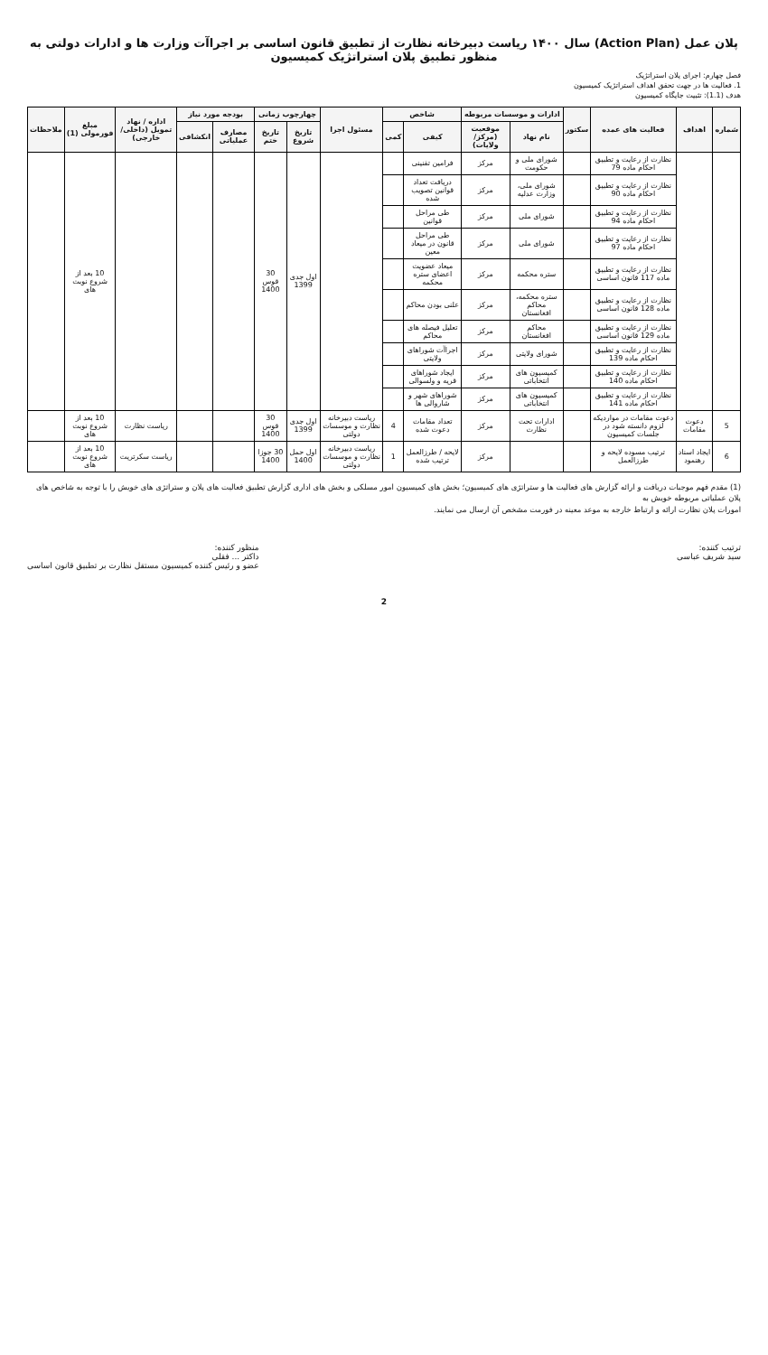پلان عمل (Action Plan) سال ۱۴۰۰ ریاست دبیرخانه نظارت از تطبیق قانون اساسی بر اجراآت وزارت ها و ادارات دولتی به منظور تطبیق پلان استراتژیک کمیسیون
فصل چهارم: اجرای پلان استراتژیک
1. فعالیت ها در جهت تحقق اهداف استراتژیک کمیسیون
هدف (1.1): تثبیت جایگاه کمیسیون
| شماره | اهداف | فعالیت های عمده | سکتور | ادارات و موسسات مربوطه | | شاخص | | مسئول اجرا | چهارچوب زمانی | | بودجه مورد نیاز | | اداره / نهاد تمویل (داخلی/خارجی) | مبلغ فورمولی (1) | ملاحظات |
| --- | --- | --- | --- | --- | --- | --- | --- | --- | --- | --- | --- | --- | --- | --- | --- |
| | | | | نام نهاد | موقعیت (مرکز/ولایات) | کیفی | کمی | | تاریخ شروع | تاریخ ختم | مصارف عملیاتی | انکشافی | | | |
| | | نظارت از رعایت و تطبیق احکام ماده 79 | | شورای ملی و حکومت | مرکز | فرامین تقنینی | | | اول جدی 1399 | 30 قوس 1400 | | | | 10 بعد از شروع نوبت های | |
| | | نظارت از رعایت و تطبیق احکام ماده 90 | | شورای ملی، وزارت عدلیه | مرکز | دریافت تعداد قوانین تصویب شده | | | | | | | | | |
| | | نظارت از رعایت و تطبیق احکام ماده 94 | | شورای ملی | مرکز | طی مراحل قوانین | | | | | | | | | |
| | | نظارت از رعایت و تطبیق احکام ماده 97 | | شورای ملی | مرکز | طی مراحل قانون در میعاد معین | | | | | | | | | |
| | | نظارت از رعایت و تطبیق ماده 117 قانون اساسی | | ستره محکمه | مرکز | میعاد عضویت اعضای ستره محکمه | | | | | | | | | |
| | | نظارت از رعایت و تطبیق ماده 128 قانون اساسی | | ستره محکمه، محاکم افغانستان | مرکز | علنی بودن محاکم | | | | | | | | | |
| | | نظارت از رعایت و تطبیق ماده 129 قانون اساسی | | محاکم افغانستان | مرکز | تعلیل فیصله های محاکم | | | | | | | | | |
| | | نظارت از رعایت و تطبیق احکام ماده 139 | | شورای ولایتی | مرکز | اجراآت شوراهای ولایتی | | | | | | | | | |
| | | نظارت از رعایت و تطبیق احکام ماده 140 | | کمیسیون های انتخاباتی | مرکز | ایجاد شوراهای قریه و ولسوالی | | | | | | | | | |
| | | نظارت از رعایت و تطبیق احکام ماده 141 | | کمیسیون های انتخاباتی | مرکز | شوراهای شهر و شاروالی ها | | | | | | | | | |
| 5 | دعوت مقامات | دعوت مقامات در مواردیکه لزوم دانسته شود در جلسات کمیسیون | | ادارات تحت نظارت | مرکز | تعداد مقامات دعوت شده | 4 | ریاست دبیرخانه نظارت و موسسات دولتی | اول جدی 1399 | 30 قوس 1400 | | | ریاست نظارت | 10 بعد از شروع نوبت های | |
| 6 | ایجاد اسناد رهنمود | ترتیب مسوده لایحه و طرزالعمل | | | مرکز | لایحه / طرزالعمل ترتیب شده | 1 | ریاست دبیرخانه نظارت و موسسات دولتی | اول حمل 1400 | 30 جوزا 1400 | | | ریاست سکرتریت | 10 بعد از شروع نوبت های | |
(1) مقدم فهم موجبات دریافت و ارائه گزارش های فعالیت ها و ستراتژی های کمیسیون؛ بخش های کمیسیون امور مسلکی و بخش های اداری گزارش تطبیق فعالیت های پلان و ستراتژی های خویش را با توجه به شاخص های پلان عملیاتی مربوطه خویش به
امورات پلان نظارت ارائه و ارتباط خارجه به موعد معینه در فورمت مشخص آن ارسال می نمایند.
ترتیب کننده:
سید شریف عباسی
منظور کننده:
داکتر ... فقلی
عضو و رئیس کننده کمیسیون مستقل نظارت بر تطبیق قانون اساسی
2